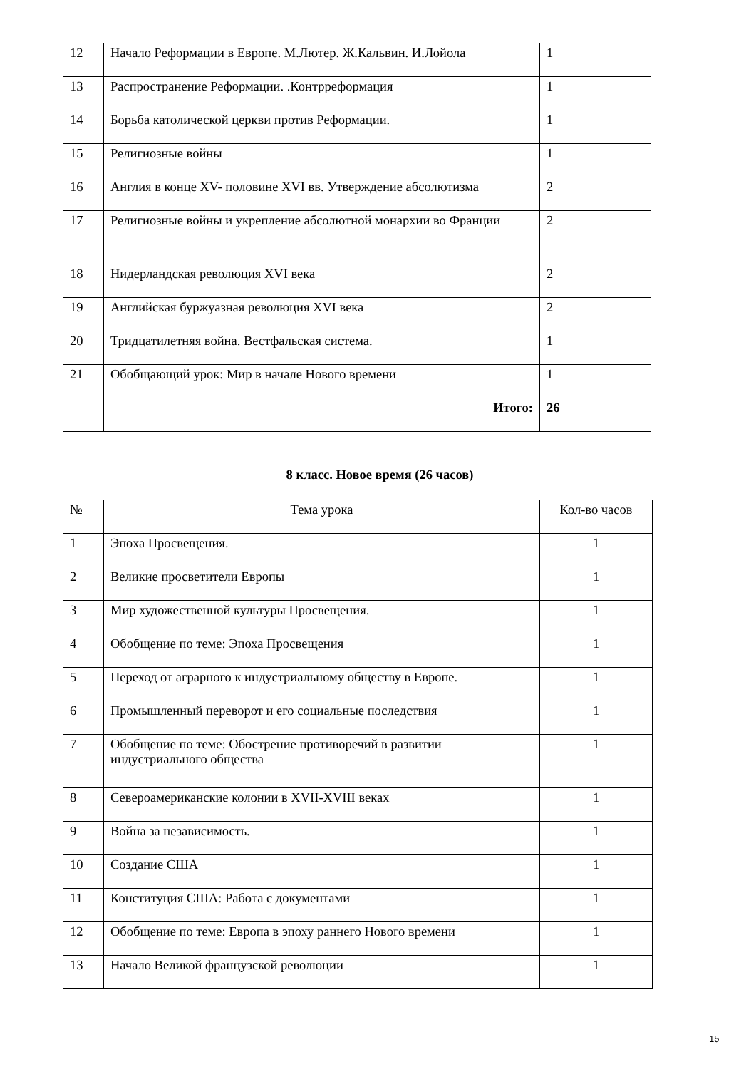| 12 | Начало Реформации в Европе. М.Лютер. Ж.Кальвин. И.Лойола | 1 |
| 13 | Распространение Реформации. .Контрреформация | 1 |
| 14 | Борьба католической церкви против Реформации. | 1 |
| 15 | Религиозные войны | 1 |
| 16 | Англия в конце XV- половине XVI вв. Утверждение абсолютизма | 2 |
| 17 | Религиозные войны и укрепление абсолютной монархии во Франции | 2 |
| 18 | Нидерландская революция XVI века | 2 |
| 19 | Английская буржуазная революция XVI века | 2 |
| 20 | Тридцатилетняя война. Вестфальская система. | 1 |
| 21 | Обобщающий урок: Мир в начале Нового времени | 1 |
| | Итого: | 26 |
8 класс. Новое время (26 часов)
| № | Тема урока | Кол-во часов |
| --- | --- | --- |
| 1 | Эпоха Просвещения. | 1 |
| 2 | Великие просветители Европы | 1 |
| 3 | Мир художественной культуры Просвещения. | 1 |
| 4 | Обобщение по теме: Эпоха Просвещения | 1 |
| 5 | Переход от аграрного к индустриальному обществу в Европе. | 1 |
| 6 | Промышленный переворот и его социальные последствия | 1 |
| 7 | Обобщение по теме: Обострение противоречий в развитии индустриального общества | 1 |
| 8 | Североамериканские колонии в XVII-XVIII веках | 1 |
| 9 | Война за независимость. | 1 |
| 10 | Создание США | 1 |
| 11 | Конституция США: Работа с документами | 1 |
| 12 | Обобщение по теме: Европа в эпоху раннего Нового времени | 1 |
| 13 | Начало Великой французской революции | 1 |
15